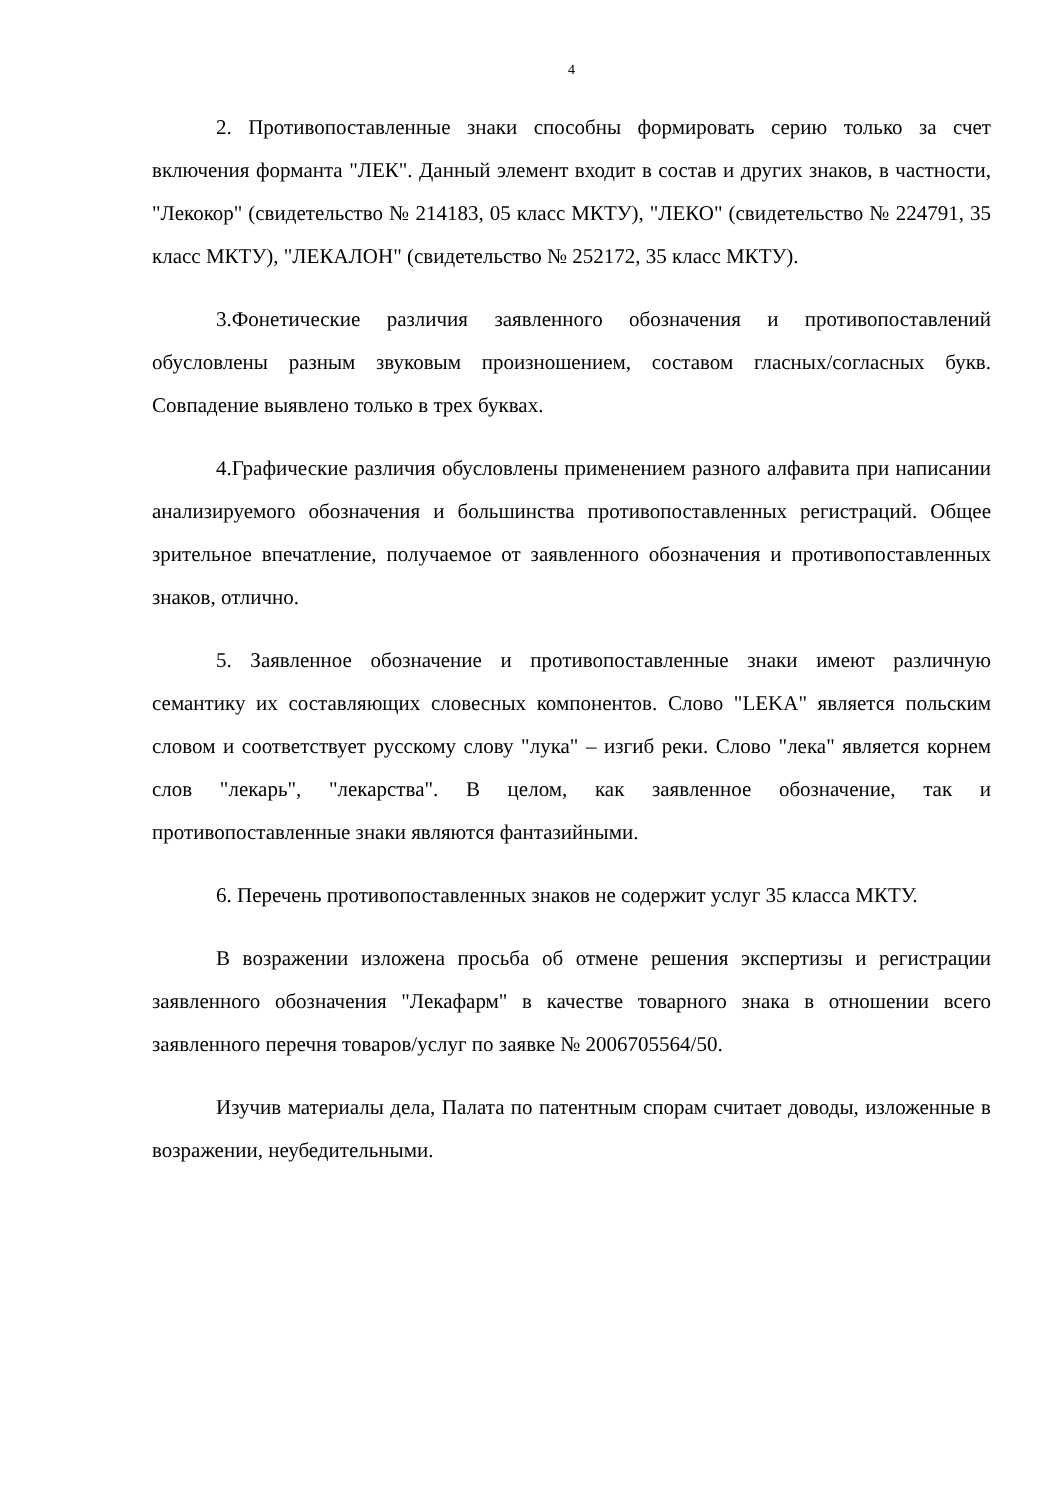4
2. Противопоставленные знаки способны формировать серию только за счет включения форманта "ЛЕК". Данный элемент входит в состав и других знаков, в частности, "Лекокор" (свидетельство № 214183, 05 класс МКТУ), "ЛЕКО" (свидетельство № 224791, 35 класс МКТУ), "ЛЕКАЛОН" (свидетельство № 252172, 35 класс МКТУ).
3.Фонетические различия заявленного обозначения и противопоставлений обусловлены разным звуковым произношением, составом гласных/согласных букв. Совпадение выявлено только в трех буквах.
4.Графические различия обусловлены применением разного алфавита при написании анализируемого обозначения и большинства противопоставленных регистраций. Общее зрительное впечатление, получаемое от заявленного обозначения и противопоставленных знаков, отлично.
5. Заявленное обозначение и противопоставленные знаки имеют различную семантику их составляющих словесных компонентов. Слово "LEKA" является польским словом и соответствует русскому слову "лука" – изгиб реки. Слово "лека" является корнем слов "лекарь", "лекарства". В целом, как заявленное обозначение, так и противопоставленные знаки являются фантазийными.
6. Перечень противопоставленных знаков не содержит услуг 35 класса МКТУ.
В возражении изложена просьба об отмене решения экспертизы и регистрации заявленного обозначения "Лекафарм" в качестве товарного знака в отношении всего заявленного перечня товаров/услуг по заявке № 2006705564/50.
Изучив материалы дела, Палата по патентным спорам считает доводы, изложенные в возражении, неубедительными.